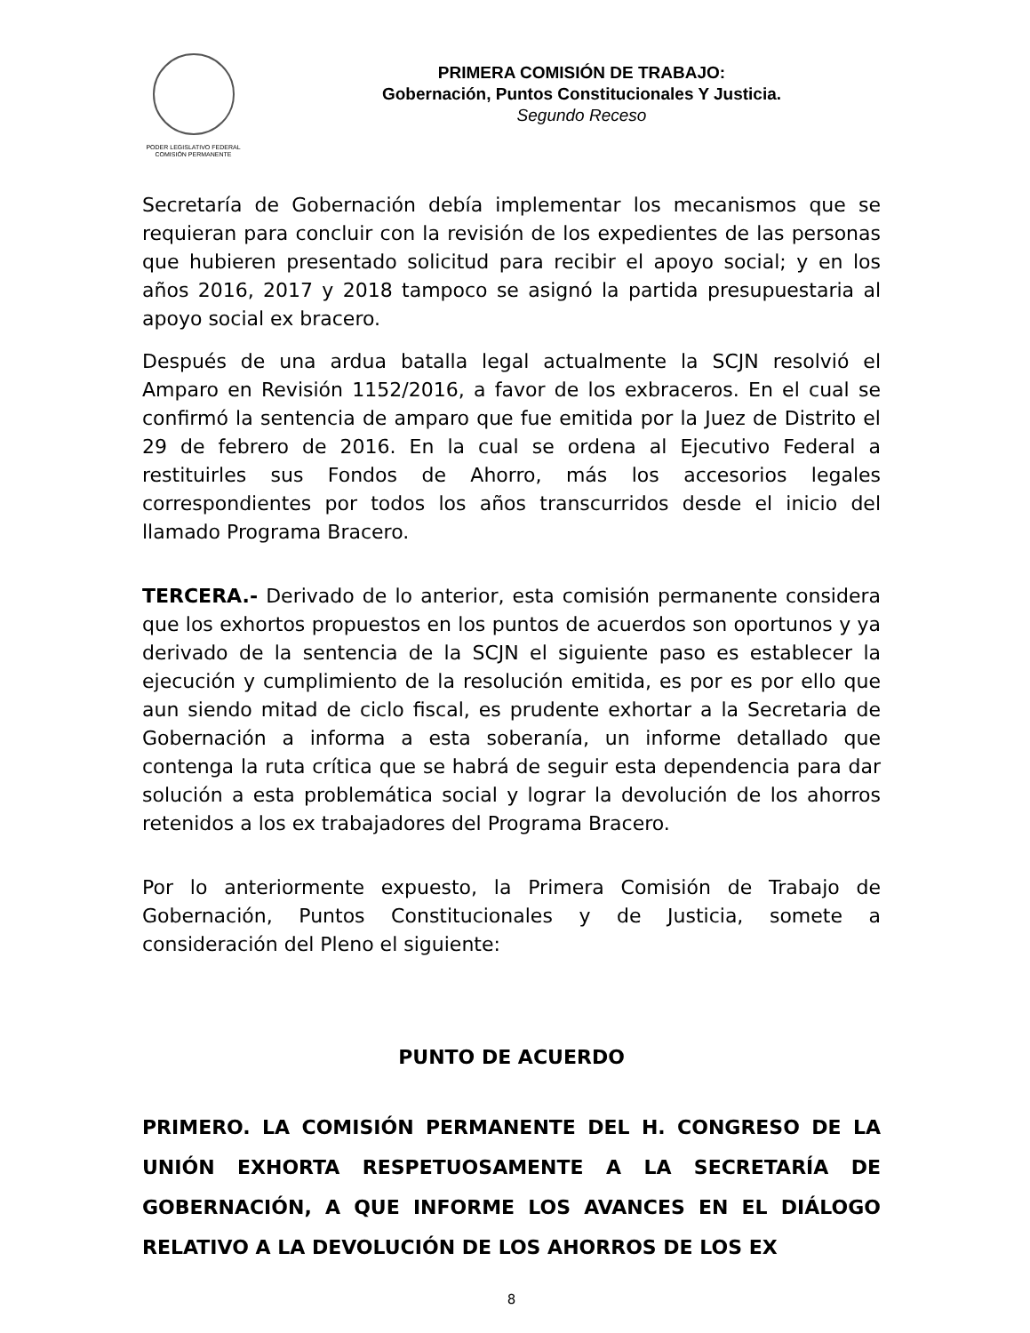PODER LEGISLATIVO FEDERAL
COMISIÓN PERMANENTE
PRIMERA COMISIÓN DE TRABAJO:
Gobernación, Puntos Constitucionales Y Justicia.
Segundo Receso
Secretaría de Gobernación debía implementar los mecanismos que se requieran para concluir con la revisión de los expedientes de las personas que hubieren presentado solicitud para recibir el apoyo social; y en los años 2016, 2017 y 2018 tampoco se asignó la partida presupuestaria al apoyo social ex bracero.
Después de una ardua batalla legal actualmente la SCJN resolvió el Amparo en Revisión 1152/2016, a favor de los exbraceros. En el cual se confirmó la sentencia de amparo que fue emitida por la Juez de Distrito el 29 de febrero de 2016. En la cual se ordena al Ejecutivo Federal a restituirles sus Fondos de Ahorro, más los accesorios legales correspondientes por todos los años transcurridos desde el inicio del llamado Programa Bracero.
TERCERA.- Derivado de lo anterior, esta comisión permanente considera que los exhortos propuestos en los puntos de acuerdos son oportunos y ya derivado de la sentencia de la SCJN el siguiente paso es establecer la ejecución y cumplimiento de la resolución emitida, es por es por ello que aun siendo mitad de ciclo fiscal, es prudente exhortar a la Secretaria de Gobernación a informa a esta soberanía, un informe detallado que contenga la ruta crítica que se habrá de seguir esta dependencia para dar solución a esta problemática social y lograr la devolución de los ahorros retenidos a los ex trabajadores del Programa Bracero.
Por lo anteriormente expuesto, la Primera Comisión de Trabajo de Gobernación, Puntos Constitucionales y de Justicia, somete a consideración del Pleno el siguiente:
PUNTO DE ACUERDO
PRIMERO. LA COMISIÓN PERMANENTE DEL H. CONGRESO DE LA UNIÓN EXHORTA RESPETUOSAMENTE A LA SECRETARÍA DE GOBERNACIÓN, A QUE INFORME LOS AVANCES EN EL DIÁLOGO RELATIVO A LA DEVOLUCIÓN DE LOS AHORROS DE LOS EX
8